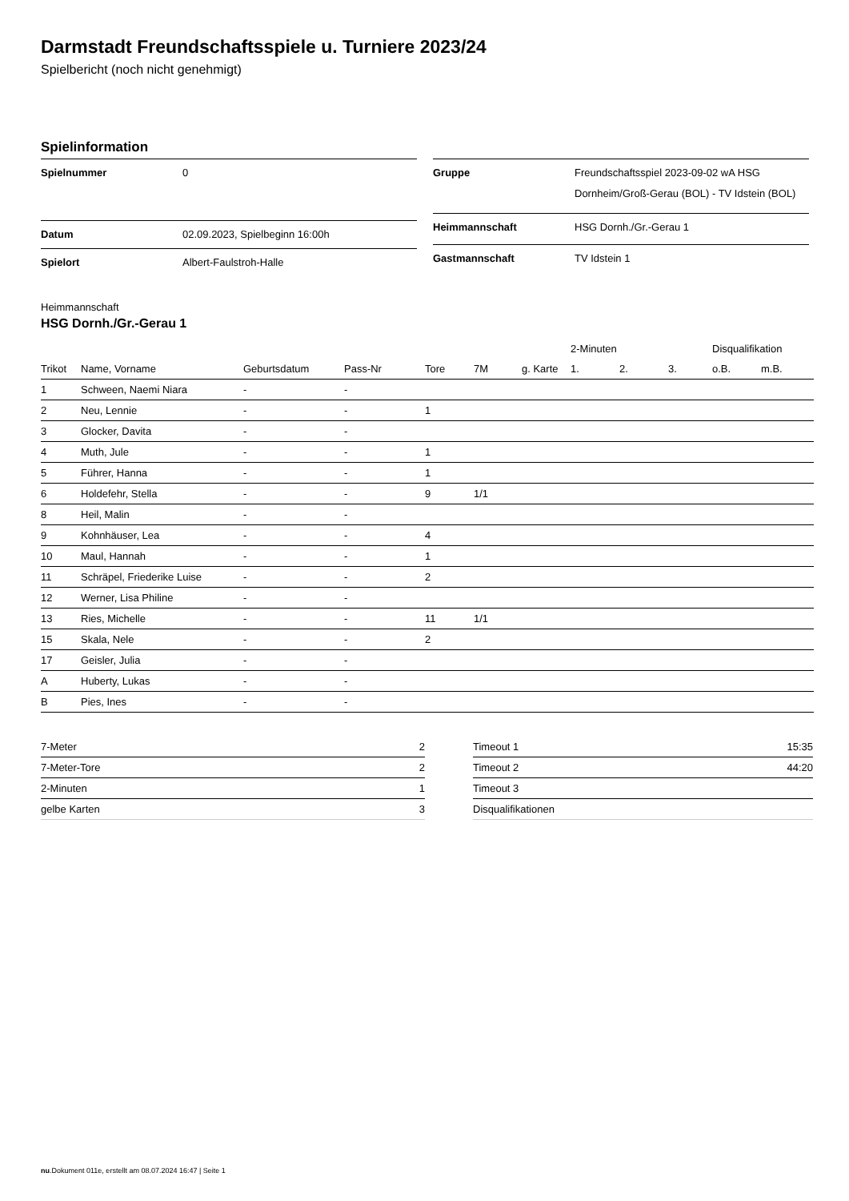Darmstadt Freundschaftsspiele u. Turniere 2023/24
Spielbericht (noch nicht genehmigt)
Spielinformation
| Spielnummer | 0 |
| Datum | 02.09.2023, Spielbeginn 16:00h |
| Spielort | Albert-Faulstroh-Halle |
| Gruppe | Freundschaftsspiel 2023-09-02 wA HSG Dornheim/Groß-Gerau (BOL) - TV Idstein (BOL) |
| Heimmannschaft | HSG Dornh./Gr.-Gerau 1 |
| Gastmannschaft | TV Idstein 1 |
Heimmannschaft
HSG Dornh./Gr.-Gerau 1
| | | | | | | | 2-Minuten | | | Disqualifikation | |
| --- | --- | --- | --- | --- | --- | --- | --- | --- | --- | --- | --- |
| Trikot | Name, Vorname | Geburtsdatum | Pass-Nr | Tore | 7M | g. Karte | 1. | 2. | 3. | o.B. | m.B. |
| 1 | Schween, Naemi Niara | - | - | | | | | | | | |
| 2 | Neu, Lennie | - | - | 1 | | | | | | | |
| 3 | Glocker, Davita | - | - | | | | | | | | |
| 4 | Muth, Jule | - | - | 1 | | | | | | | |
| 5 | Führer, Hanna | - | - | 1 | | | | | | | |
| 6 | Holdefehr, Stella | - | - | 9 | 1/1 | | | | | | |
| 8 | Heil, Malin | - | - | | | | | | | | |
| 9 | Kohnhäuser, Lea | - | - | 4 | | | | | | | |
| 10 | Maul, Hannah | - | - | 1 | | | | | | | |
| 11 | Schräpel, Friederike Luise | - | - | 2 | | | | | | | |
| 12 | Werner, Lisa Philine | - | - | | | | | | | | |
| 13 | Ries, Michelle | - | - | 11 | 1/1 | | | | | | |
| 15 | Skala, Nele | - | - | 2 | | | | | | | |
| 17 | Geisler, Julia | - | - | | | | | | | | |
| A | Huberty, Lukas | - | - | | | | | | | | |
| B | Pies, Ines | - | - | | | | | | | | |
| 7-Meter | 2 |
| 7-Meter-Tore | 2 |
| 2-Minuten | 1 |
| gelbe Karten | 3 |
| Timeout 1 | 15:35 |
| Timeout 2 | 44:20 |
| Timeout 3 | |
| Disqualifikationen | |
nu.Dokument 011e, erstellt am 08.07.2024 16:47 | Seite 1